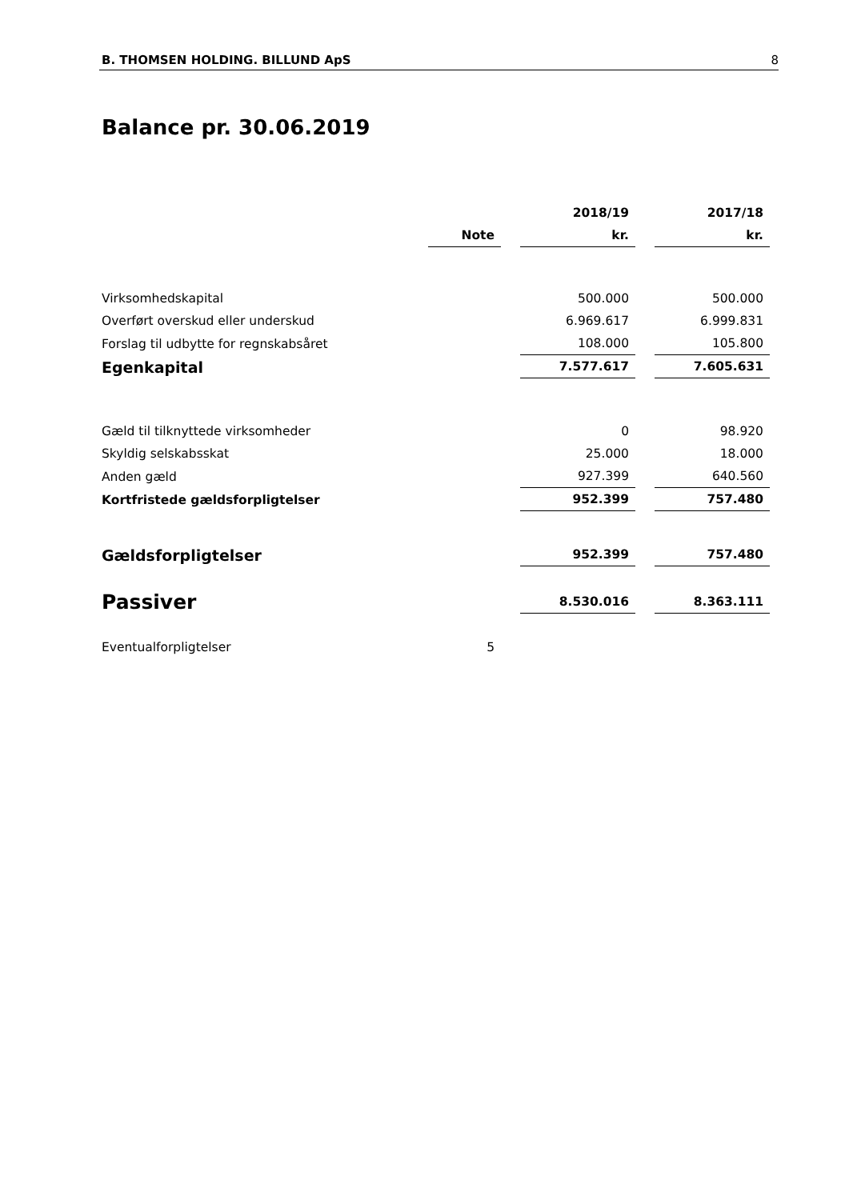B. THOMSEN HOLDING. BILLUND ApS 8
Balance pr. 30.06.2019
| | | | 2018/19 | | 2017/18 |
| | Note | | kr. | | kr. |
| Virksomhedskapital | | | 500.000 | | 500.000 |
| Overført overskud eller underskud | | | 6.969.617 | | 6.999.831 |
| Forslag til udbytte for regnskabsåret | | | 108.000 | | 105.800 |
| Egenkapital | | | 7.577.617 | | 7.605.631 |
| Gæld til tilknyttede virksomheder | | | 0 | | 98.920 |
| Skyldig selskabsskat | | | 25.000 | | 18.000 |
| Anden gæld | | | 927.399 | | 640.560 |
| Kortfristede gældsforpligtelser | | | 952.399 | | 757.480 |
| Gældsforpligtelser | | | 952.399 | | 757.480 |
| Passiver | | | 8.530.016 | | 8.363.111 |
| Eventualforpligtelser | 5 | | | | |